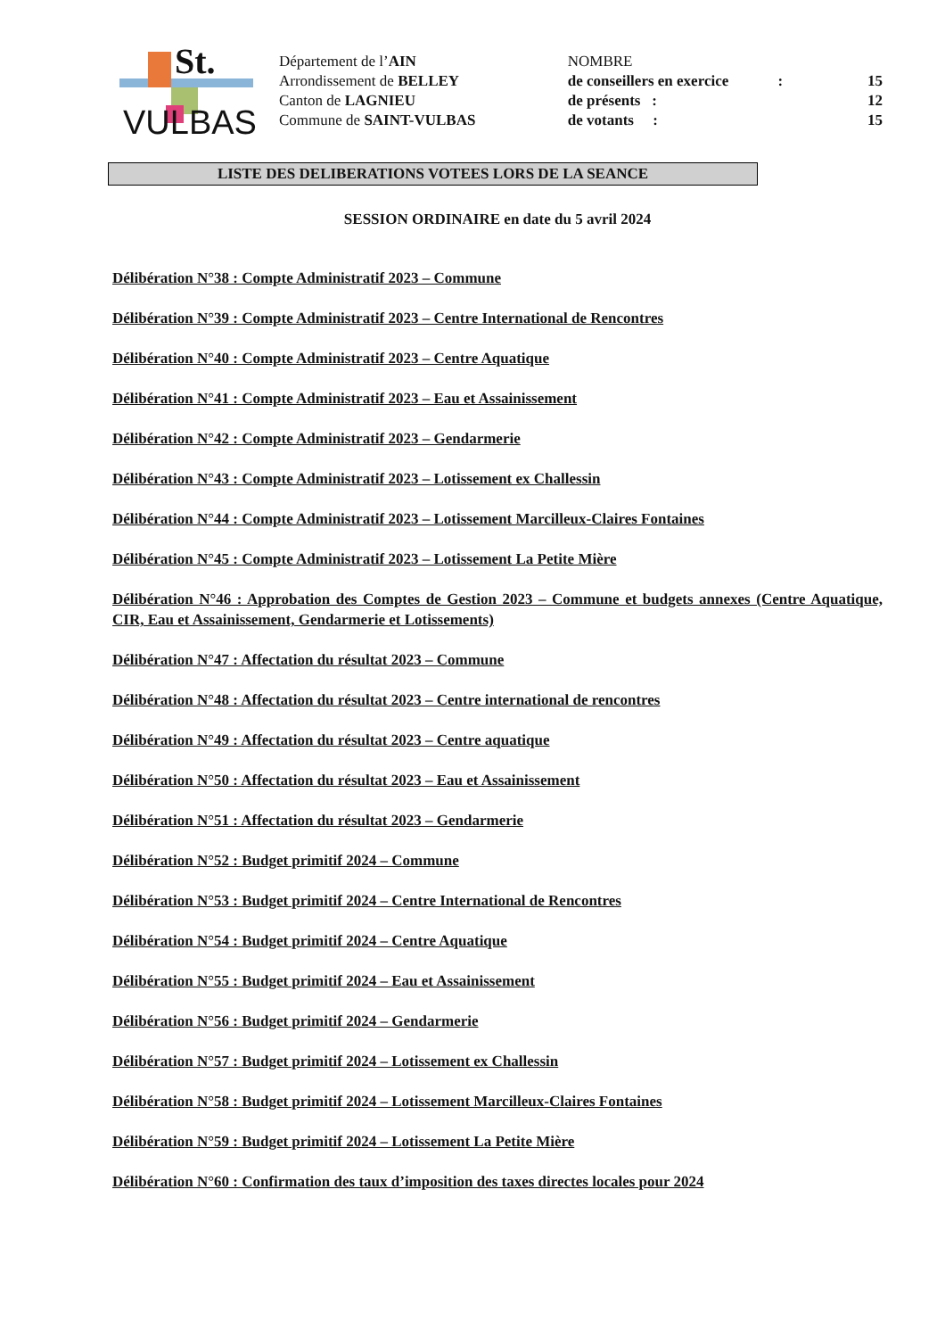St.
VULBAS
Département de l’AIN
Arrondissement de BELLEY
Canton de LAGNIEU
Commune de SAINT-VULBAS
| NOMBRE | | |
| de conseillers en exercice | : | 15 |
| de présents : | | 12 |
| de votants : | | 15 |
LISTE DES DELIBERATIONS VOTEES LORS DE LA SEANCE
SESSION ORDINAIRE en date du 5 avril 2024
Délibération N°38 : Compte Administratif 2023 – Commune
Délibération N°39 : Compte Administratif 2023 – Centre International de Rencontres
Délibération N°40 : Compte Administratif 2023 – Centre Aquatique
Délibération N°41 : Compte Administratif 2023 – Eau et Assainissement
Délibération N°42 : Compte Administratif 2023 – Gendarmerie
Délibération N°43 : Compte Administratif 2023 – Lotissement ex Challessin
Délibération N°44 : Compte Administratif 2023 – Lotissement Marcilleux-Claires Fontaines
Délibération N°45 : Compte Administratif 2023 – Lotissement La Petite Mière
Délibération N°46 : Approbation des Comptes de Gestion 2023 – Commune et budgets annexes (Centre Aquatique, CIR, Eau et Assainissement, Gendarmerie et Lotissements)
Délibération N°47 : Affectation du résultat 2023 – Commune
Délibération N°48 : Affectation du résultat 2023 – Centre international de rencontres
Délibération N°49 : Affectation du résultat 2023 – Centre aquatique
Délibération N°50 : Affectation du résultat 2023 – Eau et Assainissement
Délibération N°51 : Affectation du résultat 2023 – Gendarmerie
Délibération N°52 : Budget primitif 2024 – Commune
Délibération N°53 : Budget primitif 2024 – Centre International de Rencontres
Délibération N°54 : Budget primitif 2024 – Centre Aquatique
Délibération N°55 : Budget primitif 2024 – Eau et Assainissement
Délibération N°56 : Budget primitif 2024 – Gendarmerie
Délibération N°57 : Budget primitif 2024 – Lotissement ex Challessin
Délibération N°58 : Budget primitif 2024 – Lotissement Marcilleux-Claires Fontaines
Délibération N°59 : Budget primitif 2024 – Lotissement La Petite Mière
Délibération N°60 : Confirmation des taux d’imposition des taxes directes locales pour 2024